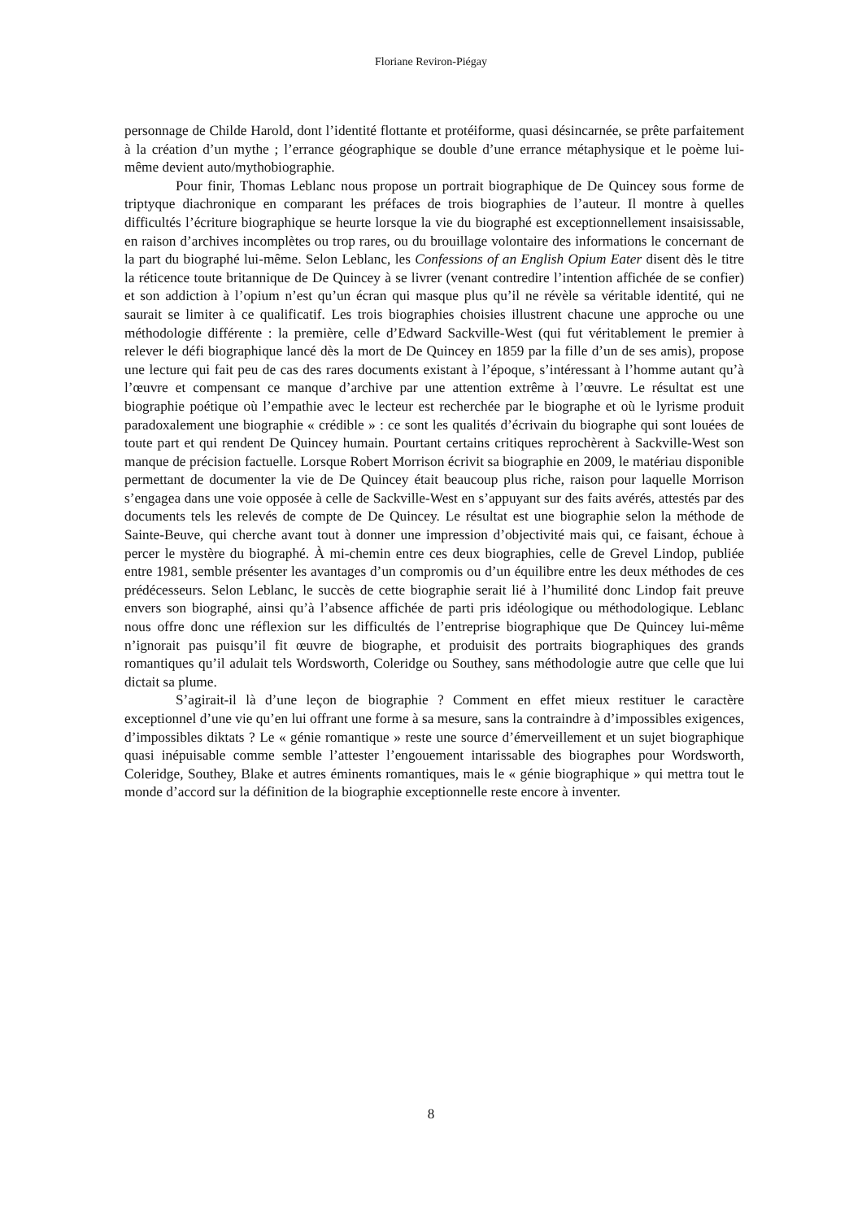Floriane Reviron-Piégay
personnage de Childe Harold, dont l’identité flottante et protéiforme, quasi désincarnée, se prête parfaitement à la création d’un mythe ; l’errance géographique se double d’une errance métaphysique et le poème lui-même devient auto/mythobiographie.
Pour finir, Thomas Leblanc nous propose un portrait biographique de De Quincey sous forme de triptyque diachronique en comparant les préfaces de trois biographies de l’auteur. Il montre à quelles difficultés l’écriture biographique se heurte lorsque la vie du biographé est exceptionnellement insaisissable, en raison d’archives incomplètes ou trop rares, ou du brouillage volontaire des informations le concernant de la part du biographé lui-même. Selon Leblanc, les Confessions of an English Opium Eater disent dès le titre la réticence toute britannique de De Quincey à se livrer (venant contredire l’intention affichée de se confier) et son addiction à l’opium n’est qu’un écran qui masque plus qu’il ne révèle sa véritable identité, qui ne saurait se limiter à ce qualificatif. Les trois biographies choisies illustrent chacune une approche ou une méthodologie différente : la première, celle d’Edward Sackville-West (qui fut véritablement le premier à relever le défi biographique lancé dès la mort de De Quincey en 1859 par la fille d’un de ses amis), propose une lecture qui fait peu de cas des rares documents existant à l’époque, s’intéressant à l’homme autant qu’à l’œuvre et compensant ce manque d’archive par une attention extrême à l’œuvre. Le résultat est une biographie poétique où l’empathie avec le lecteur est recherchée par le biographe et où le lyrisme produit paradoxalement une biographie « crédible » : ce sont les qualités d’écrivain du biographe qui sont louées de toute part et qui rendent De Quincey humain. Pourtant certains critiques reprochèrent à Sackville-West son manque de précision factuelle. Lorsque Robert Morrison écrivit sa biographie en 2009, le matériau disponible permettant de documenter la vie de De Quincey était beaucoup plus riche, raison pour laquelle Morrison s’engagea dans une voie opposée à celle de Sackville-West en s’appuyant sur des faits avérés, attestés par des documents tels les relevés de compte de De Quincey. Le résultat est une biographie selon la méthode de Sainte-Beuve, qui cherche avant tout à donner une impression d’objectivité mais qui, ce faisant, échoue à percer le mystère du biographé. À mi-chemin entre ces deux biographies, celle de Grevel Lindop, publiée entre 1981, semble présenter les avantages d’un compromis ou d’un équilibre entre les deux méthodes de ces prédécesseurs. Selon Leblanc, le succès de cette biographie serait lié à l’humilité donc Lindop fait preuve envers son biographé, ainsi qu’à l’absence affichée de parti pris idéologique ou méthodologique. Leblanc nous offre donc une réflexion sur les difficultés de l’entreprise biographique que De Quincey lui-même n’ignorait pas puisqu’il fit œuvre de biographe, et produisit des portraits biographiques des grands romantiques qu’il adulait tels Wordsworth, Coleridge ou Southey, sans méthodologie autre que celle que lui dictait sa plume.
S’agirait-il là d’une leçon de biographie ? Comment en effet mieux restituer le caractère exceptionnel d’une vie qu’en lui offrant une forme à sa mesure, sans la contraindre à d’impossibles exigences, d’impossibles diktats ? Le « génie romantique » reste une source d’émerveillement et un sujet biographique quasi inépuisable comme semble l’attester l’engouement intarissable des biographes pour Wordsworth, Coleridge, Southey, Blake et autres éminents romantiques, mais le « génie biographique » qui mettra tout le monde d’accord sur la définition de la biographie exceptionnelle reste encore à inventer.
8